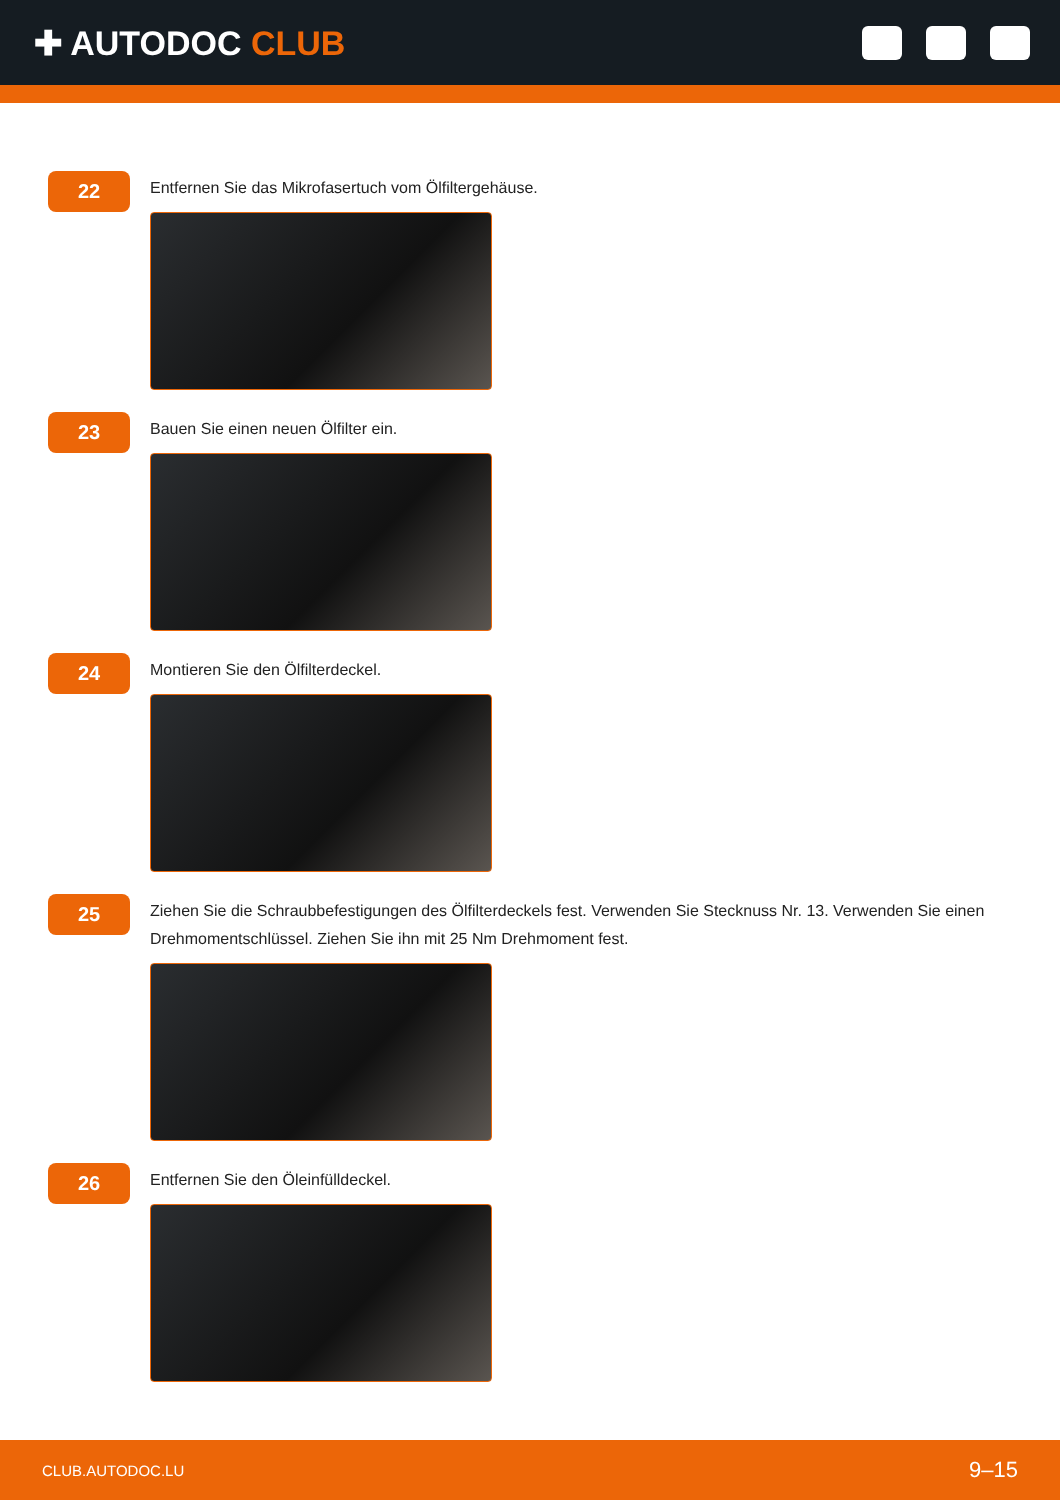✚ AUTODOC CLUB
22
Entfernen Sie das Mikrofasertuch vom Ölfiltergehäuse.
23
Bauen Sie einen neuen Ölfilter ein.
24
Montieren Sie den Ölfilterdeckel.
25
Ziehen Sie die Schraubbefestigungen des Ölfilterdeckels fest. Verwenden Sie Stecknuss Nr. 13. Verwenden Sie einen Drehmomentschlüssel. Ziehen Sie ihn mit 25 Nm Drehmoment fest.
26
Entfernen Sie den Öleinfülldeckel.
CLUB.AUTODOC.LU 9–15